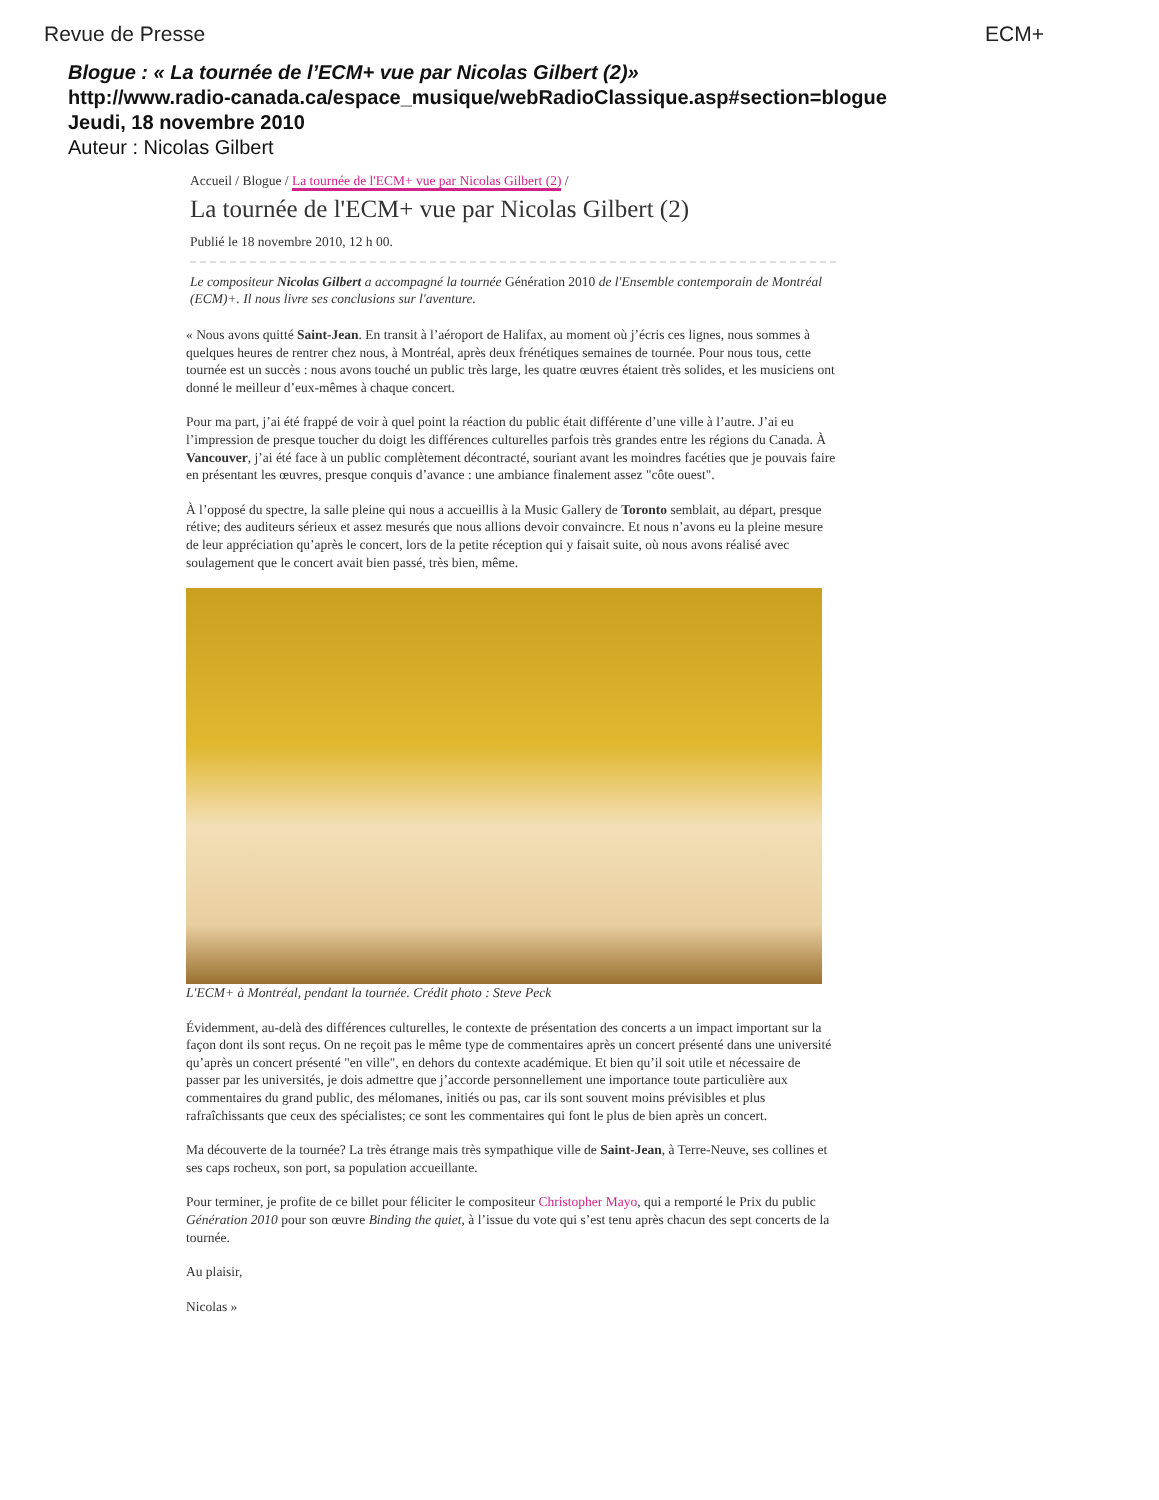Revue de Presse ECM+
Blogue : « La tournée de l’ECM+ vue par Nicolas Gilbert (2)»
http://www.radio-canada.ca/espace_musique/webRadioClassique.asp#section=blogue
Jeudi, 18 novembre 2010
Auteur : Nicolas Gilbert
Accueil / Blogue / La tournée de l'ECM+ vue par Nicolas Gilbert (2) /
La tournée de l'ECM+ vue par Nicolas Gilbert (2)
Publié le 18 novembre 2010, 12 h 00.
Le compositeur Nicolas Gilbert a accompagné la tournée Génération 2010 de l'Ensemble contemporain de Montréal (ECM)+. Il nous livre ses conclusions sur l'aventure.
« Nous avons quitté Saint-Jean. En transit à l’aéroport de Halifax, au moment où j’écris ces lignes, nous sommes à quelques heures de rentrer chez nous, à Montréal, après deux frénétiques semaines de tournée. Pour nous tous, cette tournée est un succès : nous avons touché un public très large, les quatre œuvres étaient très solides, et les musiciens ont donné le meilleur d’eux-mêmes à chaque concert.
Pour ma part, j’ai été frappé de voir à quel point la réaction du public était différente d’une ville à l’autre. J’ai eu l’impression de presque toucher du doigt les différences culturelles parfois très grandes entre les régions du Canada. À Vancouver, j’ai été face à un public complètement décontracté, souriant avant les moindres facéties que je pouvais faire en présentant les œuvres, presque conquis d’avance : une ambiance finalement assez "côte ouest".
À l’opposé du spectre, la salle pleine qui nous a accueillis à la Music Gallery de Toronto semblait, au départ, presque rétive; des auditeurs sérieux et assez mesurés que nous allions devoir convaincre. Et nous n’avons eu la pleine mesure de leur appréciation qu’après le concert, lors de la petite réception qui y faisait suite, où nous avons réalisé avec soulagement que le concert avait bien passé, très bien, même.
L'ECM+ à Montréal, pendant la tournée. Crédit photo : Steve Peck
Évidemment, au-delà des différences culturelles, le contexte de présentation des concerts a un impact important sur la façon dont ils sont reçus. On ne reçoit pas le même type de commentaires après un concert présenté dans une université qu’après un concert présenté "en ville", en dehors du contexte académique. Et bien qu’il soit utile et nécessaire de passer par les universités, je dois admettre que j’accorde personnellement une importance toute particulière aux commentaires du grand public, des mélomanes, initiés ou pas, car ils sont souvent moins prévisibles et plus rafraîchissants que ceux des spécialistes; ce sont les commentaires qui font le plus de bien après un concert.
Ma découverte de la tournée? La très étrange mais très sympathique ville de Saint-Jean, à Terre-Neuve, ses collines et ses caps rocheux, son port, sa population accueillante.
Pour terminer, je profite de ce billet pour féliciter le compositeur Christopher Mayo, qui a remporté le Prix du public Génération 2010 pour son œuvre Binding the quiet, à l’issue du vote qui s’est tenu après chacun des sept concerts de la tournée.
Au plaisir,
Nicolas »